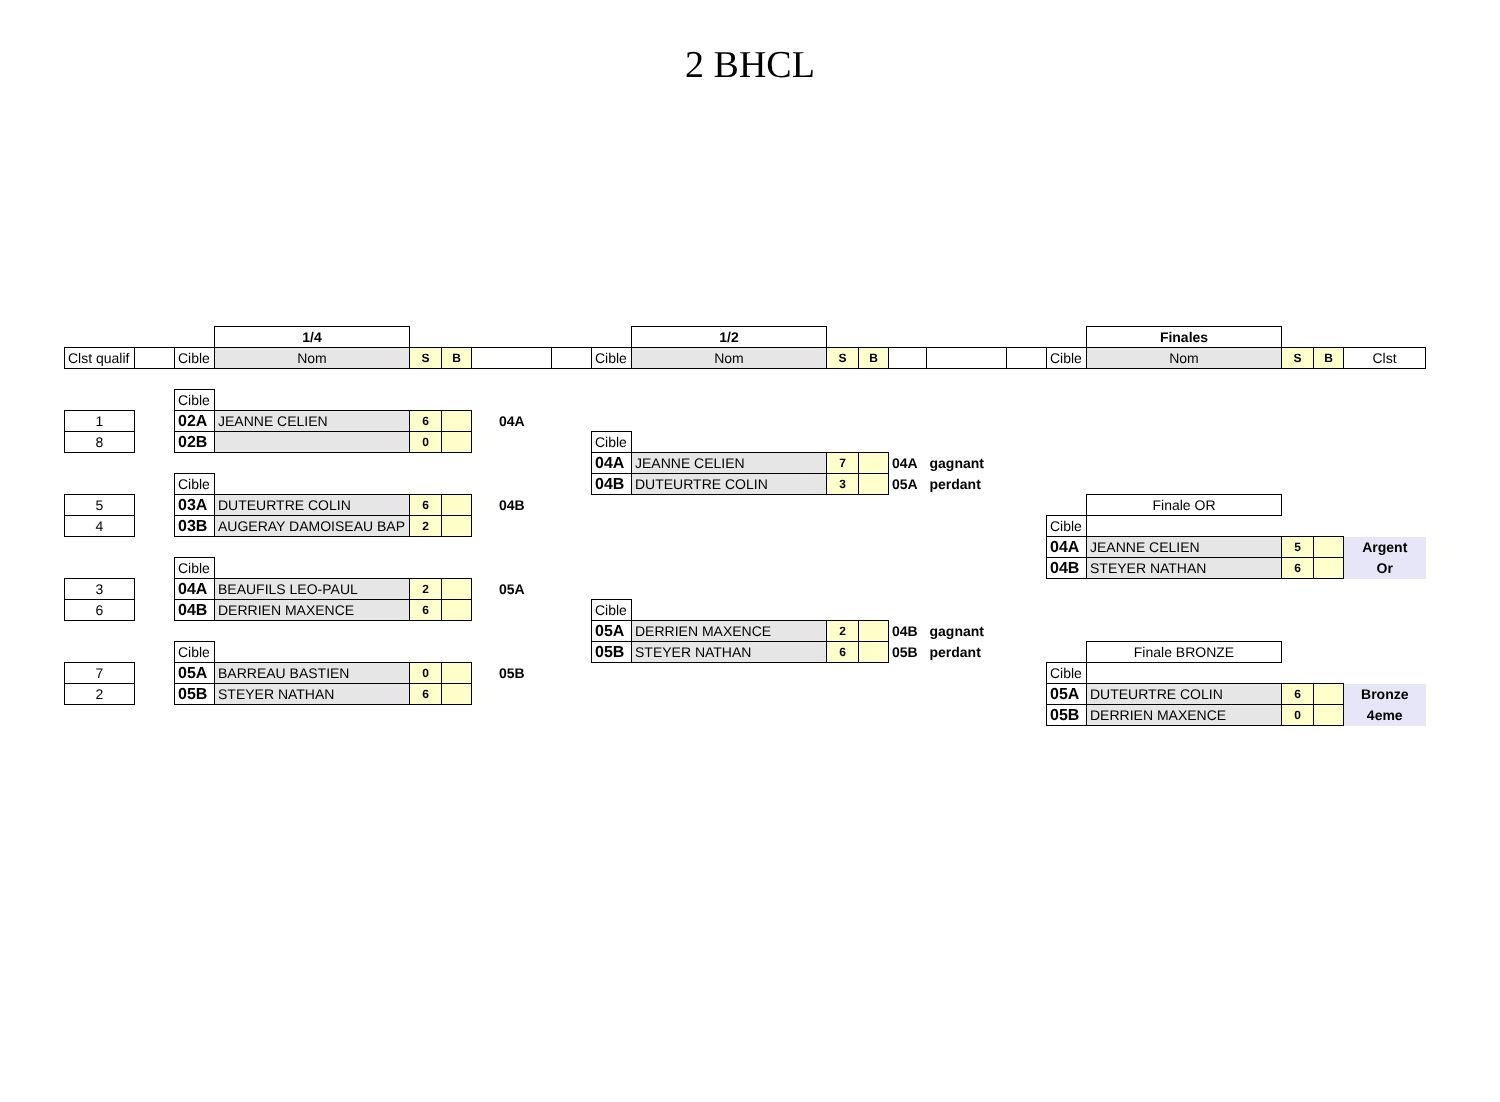2 BHCL
| | | | 1/4 | | | | | | 1/2 | | | | | | | Finales | | | |
| Clst qualif | | Cible | Nom | S | B | | | Cible | Nom | S | B | | | | Cible | Nom | S | B | Clst |
| | | Cible | | | | | | | | | | | | | | | | | |
| 1 | | 02A | JEANNE CELIEN | 6 | | 04A | | | | | | | | | | | | | |
| 8 | | 02B | | 0 | | | | Cible | | | | | | | | | | | |
| | | | | | | | | 04A | JEANNE CELIEN | 7 | | 04A | gagnant | | | | | | |
| | | Cible | | | | | | 04B | DUTEURTRE COLIN | 3 | | 05A | perdant | | | | | | |
| 5 | | 03A | DUTEURTRE COLIN | 6 | | 04B | | | | | | | | | | Finale OR | | | |
| 4 | | 03B | AUGERAY DAMOISEAU BAP | 2 | | | | | | | | | | | Cible | | | | |
| | | | | | | | | | | | | | | | 04A | JEANNE CELIEN | 5 | | Argent |
| | | Cible | | | | | | | | | | | | | 04B | STEYER NATHAN | 6 | | Or |
| 3 | | 04A | BEAUFILS LEO-PAUL | 2 | | 05A | | | | | | | | | | | | | |
| 6 | | 04B | DERRIEN MAXENCE | 6 | | | | Cible | | | | | | | | | | | |
| | | | | | | | | 05A | DERRIEN MAXENCE | 2 | | 04B | gagnant | | | | | | |
| | | Cible | | | | | | 05B | STEYER NATHAN | 6 | | 05B | perdant | | | Finale BRONZE | | | |
| 7 | | 05A | BARREAU BASTIEN | 0 | | 05B | | | | | | | | | Cible | | | | |
| 2 | | 05B | STEYER NATHAN | 6 | | | | | | | | | | | 05A | DUTEURTRE COLIN | 6 | | Bronze |
| | | | | | | | | | | | | | | | 05B | DERRIEN MAXENCE | 0 | | 4eme |